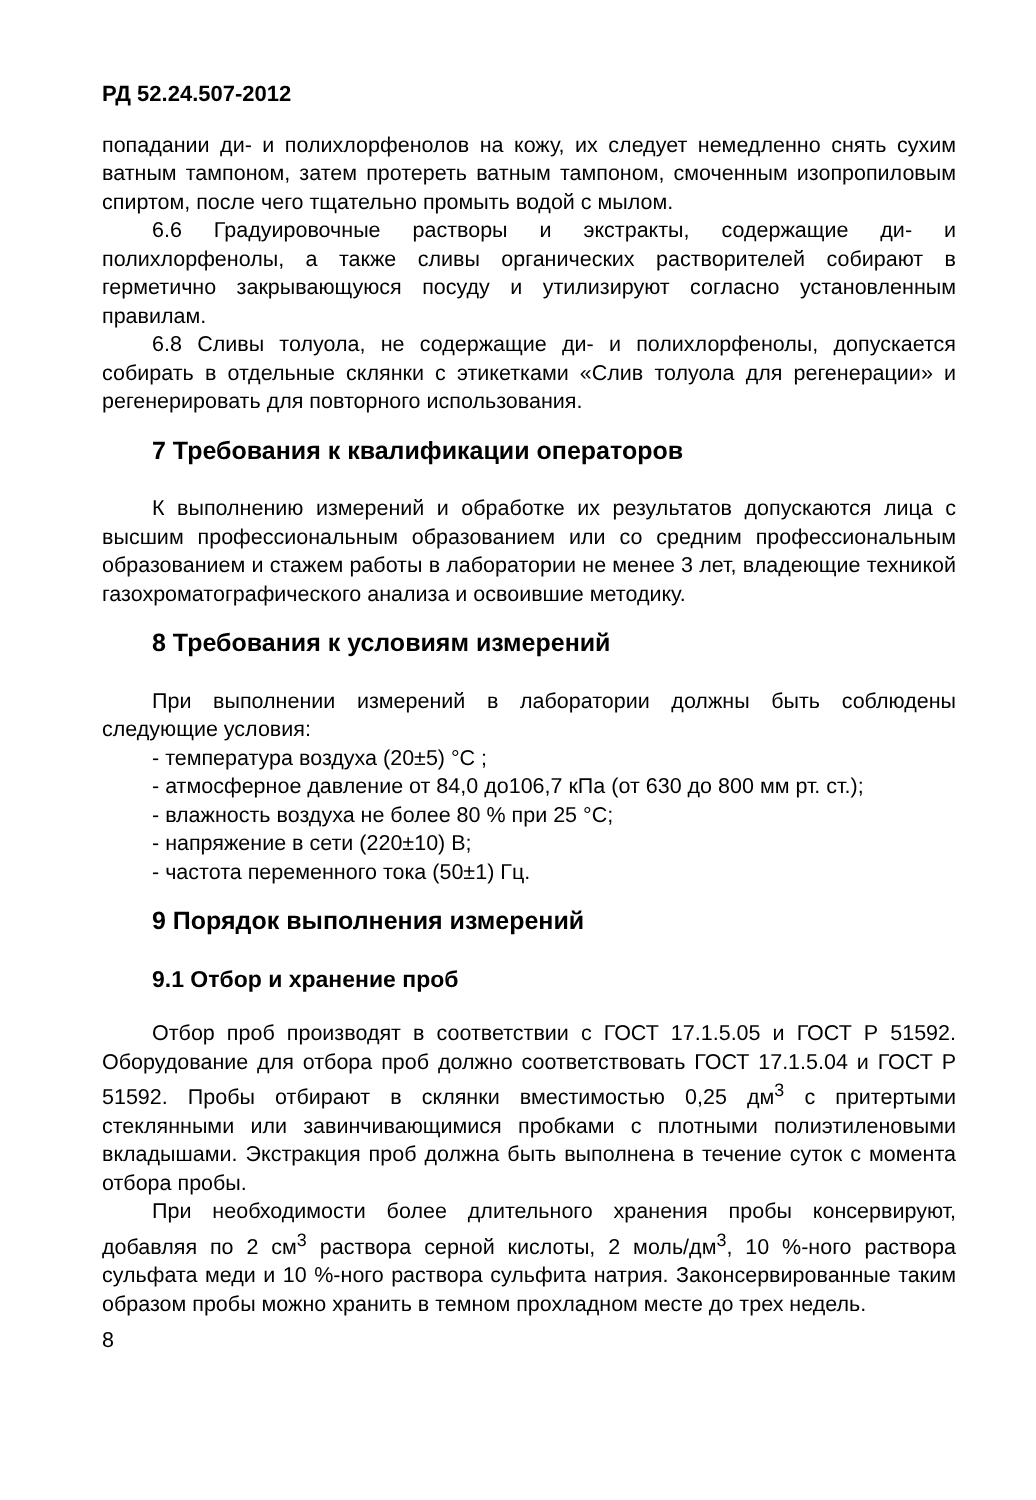РД 52.24.507-2012
попадании ди- и полихлорфенолов на кожу, их следует немедленно снять сухим ватным тампоном, затем протереть ватным тампоном, смоченным изопропиловым спиртом, после чего тщательно промыть водой с мылом.
6.6 Градуировочные растворы и экстракты, содержащие ди- и полихлорфенолы, а также сливы органических растворителей собирают в герметично закрывающуюся посуду и утилизируют согласно установленным правилам.
6.8 Сливы толуола, не содержащие ди- и полихлорфенолы, допускается собирать в отдельные склянки с этикетками «Слив толуола для регенерации» и регенерировать для повторного использования.
7 Требования к квалификации операторов
К выполнению измерений и обработке их результатов допускаются лица с высшим профессиональным образованием или со средним профессиональным образованием и стажем работы в лаборатории не менее 3 лет, владеющие техникой газохроматографического анализа и освоившие методику.
8 Требования к условиям измерений
При выполнении измерений в лаборатории должны быть соблюдены следующие условия:
- температура воздуха (20±5) °С ;
- атмосферное давление от 84,0 до106,7 кПа (от 630 до 800 мм рт. ст.);
- влажность воздуха не более 80 % при 25 °С;
- напряжение в сети (220±10) В;
- частота переменного тока (50±1) Гц.
9 Порядок выполнения измерений
9.1 Отбор и хранение проб
Отбор проб производят в соответствии с ГОСТ 17.1.5.05 и ГОСТ Р 51592. Оборудование для отбора проб должно соответствовать ГОСТ 17.1.5.04 и ГОСТ Р 51592. Пробы отбирают в склянки вместимостью 0,25 дм<sup>3</sup> с притертыми стеклянными или завинчивающимися пробками с плотными полиэтиленовыми вкладышами. Экстракция проб должна быть выполнена в течение суток с момента отбора пробы.
При необходимости более длительного хранения пробы консервируют, добавляя по 2 см<sup>3</sup> раствора серной кислоты, 2 моль/дм<sup>3</sup>, 10 %-ного раствора сульфата меди и 10 %-ного раствора сульфита натрия. Законсервированные таким образом пробы можно хранить в темном прохладном месте до трех недель.
8